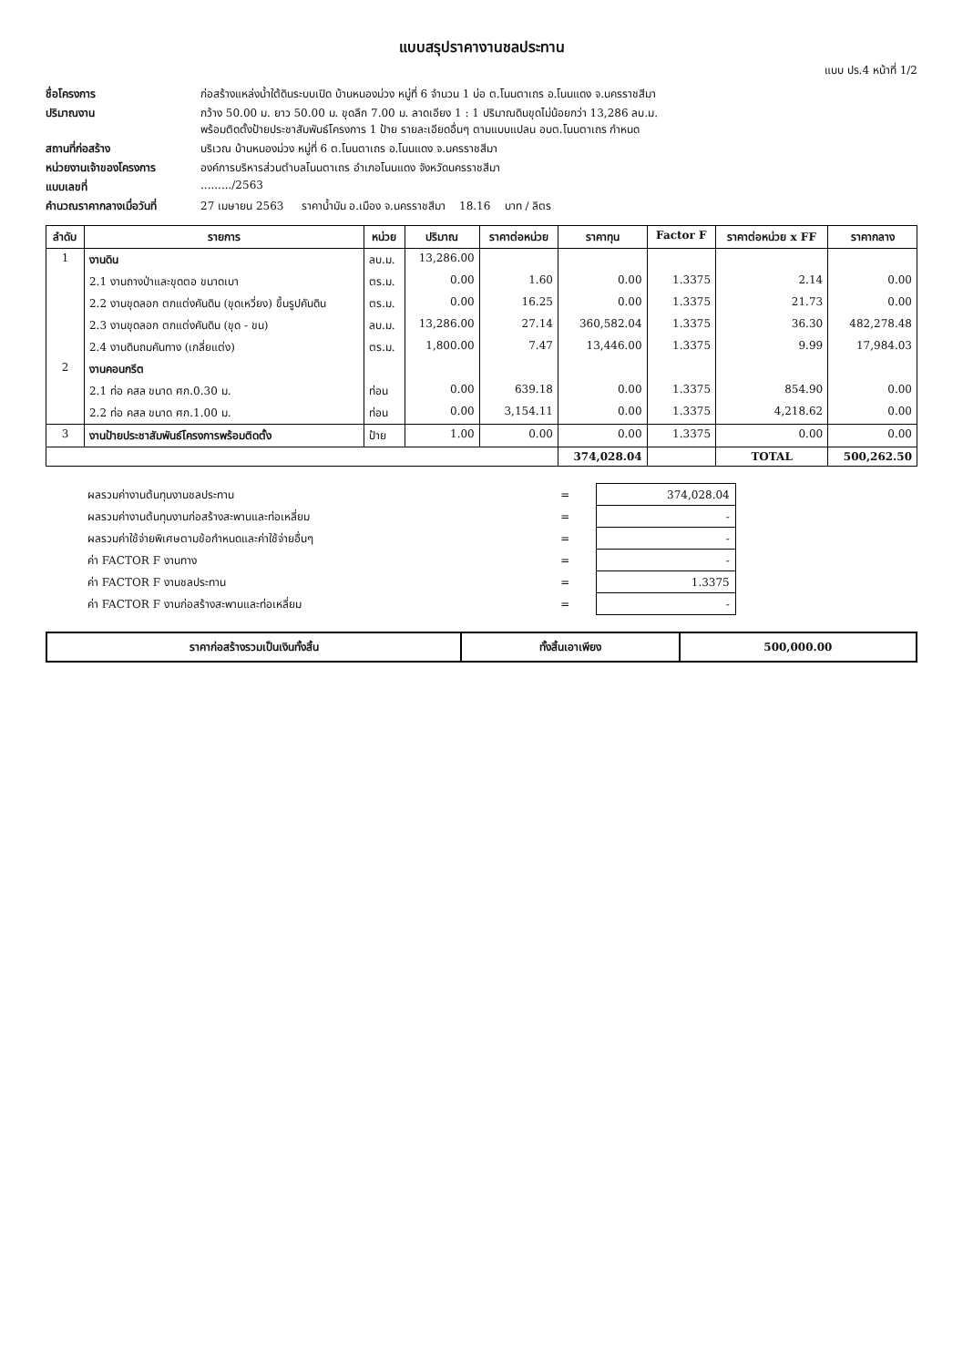แบบสรุปราคางานชลประทาน
แบบ ปร.4 หน้าที่ 1/2
ชื่อโครงการ ก่อสร้างแหล่งน้ำใต้ดินระบบเปิด บ้านหนองม่วง หมู่ที่ 6 จำนวน 1 บ่อ ต.โนนตาเถร อ.โนนแดง จ.นครราชสีมา ปริมาณงาน กว้าง 50.00 ม. ยาว 50.00 ม. ขุดลึก 7.00 ม. ลาดเอียง 1 : 1 ปริมาณดินขุดไม่น้อยกว่า 13,286 ลบ.ม.
พร้อมติดตั้งป้ายประชาสัมพันธ์โครงการ 1 ป้าย รายละเอียดอื่นๆ ตามแบบแปลน อบต.โนนตาเถร กำหนด สถานที่ก่อสร้าง บริเวณ บ้านหนองม่วง หมู่ที่ 6 ต.โนนตาเถร อ.โนนแดง จ.นครราชสีมา หน่วยงานเจ้าของโครงการ องค์การบริหารส่วนตำบลโนนตาเถร อำเภอโนนแดง จังหวัดนครราชสีมา แบบเลขที่........./2563 คำนวณราคากลางเมื่อวันที่ 27 เมษายน 2563 ราคาน้ำมัน อ.เมือง จ.นครราชสีมา 18.16 บาท / ลิตร
| ลำดับ | รายการ | หน่วย | ปริมาณ | ราคาต่อหน่วย | ราคาทุน | Factor F | ราคาต่อหน่วย x FF | ราคากลาง |
| --- | --- | --- | --- | --- | --- | --- | --- | --- |
| 1 | งานดิน | ลบ.ม. | 13,286.00 | | | | | |
| | 2.1 งานถางป่าและขุดตอ ขนาดเบา | ตร.ม. | 0.00 | 1.60 | 0.00 | 1.3375 | 2.14 | 0.00 |
| | 2.2 งานขุดลอก ตกแต่งคันดิน (ขุดเหวี่ยง) ขึ้นรูปคันดิน | ตร.ม. | 0.00 | 16.25 | 0.00 | 1.3375 | 21.73 | 0.00 |
| | 2.3 งานขุดลอก ตกแต่งคันดิน (ขุด - ขน) | ลบ.ม. | 13,286.00 | 27.14 | 360,582.04 | 1.3375 | 36.30 | 482,278.48 |
| | 2.4 งานดินถมคันทาง (เกลี่ยแต่ง) | ตร.ม. | 1,800.00 | 7.47 | 13,446.00 | 1.3375 | 9.99 | 17,984.03 |
| 2 | งานคอนกรีต | | | | | | | |
| | 2.1 ท่อ คสล ขนาด ศก.0.30 ม. | ท่อน | 0.00 | 639.18 | 0.00 | 1.3375 | 854.90 | 0.00 |
| | 2.2 ท่อ คสล ขนาด ศก.1.00 ม. | ท่อน | 0.00 | 3,154.11 | 0.00 | 1.3375 | 4,218.62 | 0.00 |
| 3 | งานป้ายประชาสัมพันธ์โครงการพร้อมติดตั้ง | ป้าย | 1.00 | 0.00 | 0.00 | 1.3375 | 0.00 | 0.00 |
| | | | | | 374,028.04 | | TOTAL | 500,262.50 |
| ผลรวมค่างานต้นทุนงานชลประทาน | = | 374,028.04 |
| ผลรวมค่างานต้นทุนงานก่อสร้างสะพานและท่อเหลี่ยม | = | - |
| ผลรวมค่าใช้จ่ายพิเศษตามข้อกำหนดและค่าใช้จ่ายอื่นๆ | = | - |
| ค่า FACTOR F งานทาง | = | - |
| ค่า FACTOR F งานชลประทาน | = | 1.3375 |
| ค่า FACTOR F งานก่อสร้างสะพานและท่อเหลี่ยม | = | - |
| ราคาก่อสร้างรวมเป็นเงินทั้งสิ้น | ทั้งสิ้นเอาเพียง | 500,000.00 |